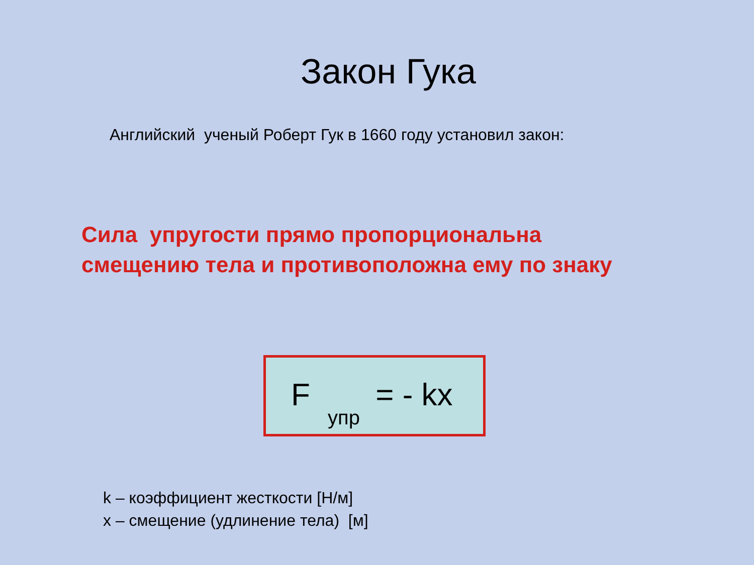Закон Гука
Английский ученый Роберт Гук в 1660 году установил закон:
Сила упругости прямо пропорциональна
смещению тела и противоположна ему по знаку
F <sub>упр</sub> = - kx
k – коэффициент жесткости [Н/м]
x – смещение (удлинение тела) [м]